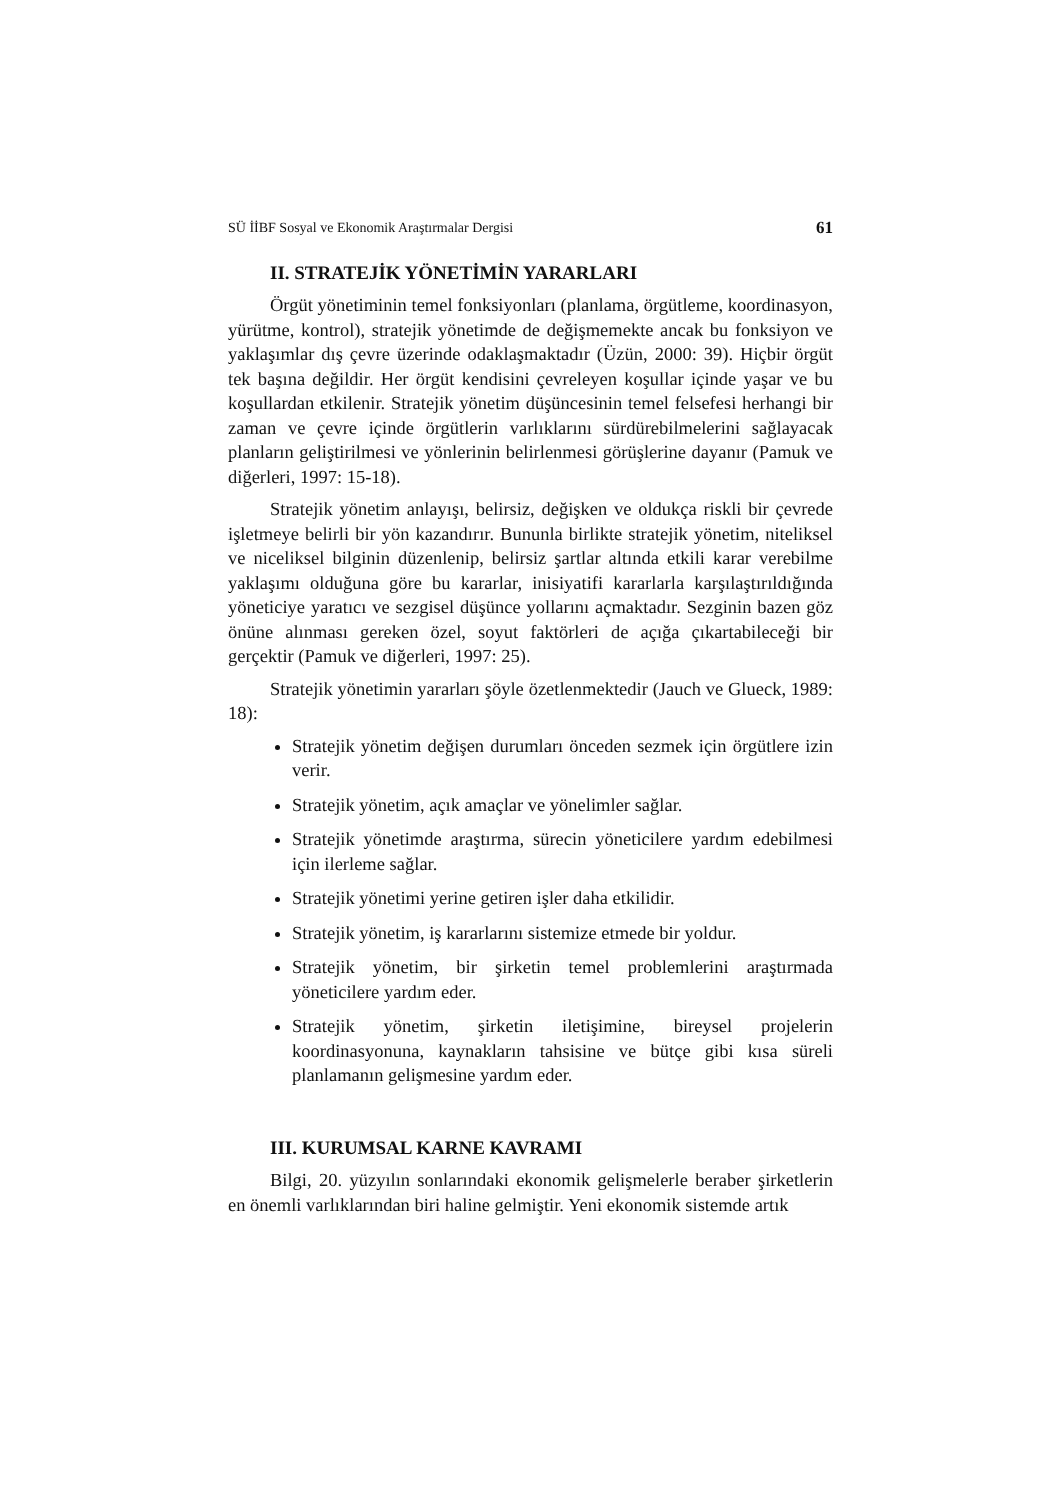SÜ İİBF Sosyal ve Ekonomik Araştırmalar Dergisi 61
II. STRATEJİK YÖNETİMİN YARARLARI
Örgüt yönetiminin temel fonksiyonları (planlama, örgütleme, koordinasyon, yürütme, kontrol), stratejik yönetimde de değişmemekte ancak bu fonksiyon ve yaklaşımlar dış çevre üzerinde odaklaşmaktadır (Üzün, 2000: 39). Hiçbir örgüt tek başına değildir. Her örgüt kendisini çevreleyen koşullar içinde yaşar ve bu koşullardan etkilenir. Stratejik yönetim düşüncesinin temel felsefesi herhangi bir zaman ve çevre içinde örgütlerin varlıklarını sürdürebilmelerini sağlayacak planların geliştirilmesi ve yönlerinin belirlenmesi görüşlerine dayanır (Pamuk ve diğerleri, 1997: 15-18).
Stratejik yönetim anlayışı, belirsiz, değişken ve oldukça riskli bir çevrede işletmeye belirli bir yön kazandırır. Bununla birlikte stratejik yönetim, niteliksel ve niceliksel bilginin düzenlenip, belirsiz şartlar altında etkili karar verebilme yaklaşımı olduğuna göre bu kararlar, inisiyatifi kararlarla karşılaştırıldığında yöneticiye yaratıcı ve sezgisel düşünce yollarını açmaktadır. Sezginin bazen göz önüne alınması gereken özel, soyut faktörleri de açığa çıkartabileceği bir gerçektir (Pamuk ve diğerleri, 1997: 25).
Stratejik yönetimin yararları şöyle özetlenmektedir (Jauch ve Glueck, 1989: 18):
Stratejik yönetim değişen durumları önceden sezmek için örgütlere izin verir.
Stratejik yönetim, açık amaçlar ve yönelimler sağlar.
Stratejik yönetimde araştırma, sürecin yöneticilere yardım edebilmesi için ilerleme sağlar.
Stratejik yönetimi yerine getiren işler daha etkilidir.
Stratejik yönetim, iş kararlarını sistemize etmede bir yoldur.
Stratejik yönetim, bir şirketin temel problemlerini araştırmada yöneticilere yardım eder.
Stratejik yönetim, şirketin iletişimine, bireysel projelerin koordinasyonuna, kaynakların tahsisine ve bütçe gibi kısa süreli planlamanın gelişmesine yardım eder.
III. KURUMSAL KARNE KAVRAMI
Bilgi, 20. yüzyılın sonlarındaki ekonomik gelişmelerle beraber şirketlerin en önemli varlıklarından biri haline gelmiştir. Yeni ekonomik sistemde artık